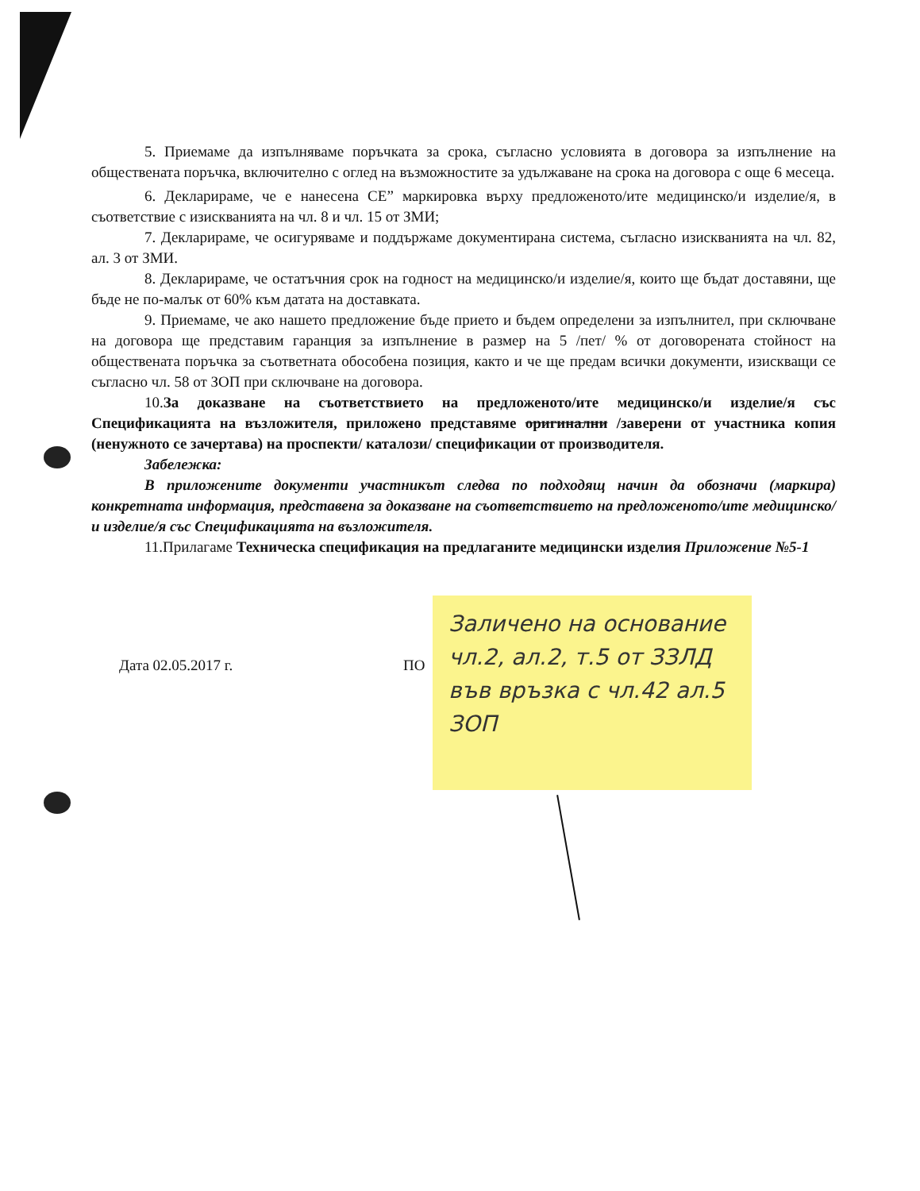5. Приемаме да изпълняваме поръчката за срока, съгласно условията в договора за изпълнение на обществената поръчка, включително с оглед на възможностите за удължаване на срока на договора с още 6 месеца.
6. Декларираме, че е нанесена CE” маркировка върху предложеното/ите медицинско/и изделие/я, в съответствие с изискванията на чл. 8 и чл. 15 от ЗМИ;
7. Декларираме, че осигуряваме и поддържаме документирана система, съгласно изискванията на чл. 82, ал. 3 от ЗМИ.
8. Декларираме, че остатъчния срок на годност на медицинско/и изделие/я, които ще бъдат доставяни, ще бъде не по-малък от 60% към датата на доставката.
9. Приемаме, че ако нашето предложение бъде прието и бъдем определени за изпълнител, при сключване на договора ще представим гаранция за изпълнение в размер на 5 /пет/ % от договорената стойност на обществената поръчка за съответната обособена позиция, както и че ще предам всички документи, изискващи се съгласно чл. 58 от ЗОП при сключване на договора.
10.За доказване на съответствието на предложеното/ите медицинско/и изделие/я със Спецификацията на възложителя, приложено представяме оригинални /заверени от участника копия (ненужното се зачертава) на проспекти/ каталози/ спецификации от производителя.
Забележка:
В приложените документи участникът следва по подходящ начин да обозначи (маркира) конкретната информация, представена за доказване на съответствието на предложеното/ите медицинско/и изделие/я със Спецификацията на възложителя.
11.Прилагаме Техническа спецификация на предлаганите медицински изделия Приложение №5-1
Дата 02.05.2017 г. ПО
Заличено на основание чл.2, ал.2, т.5 от ЗЗЛД във връзка с чл.42 ал.5 ЗОП